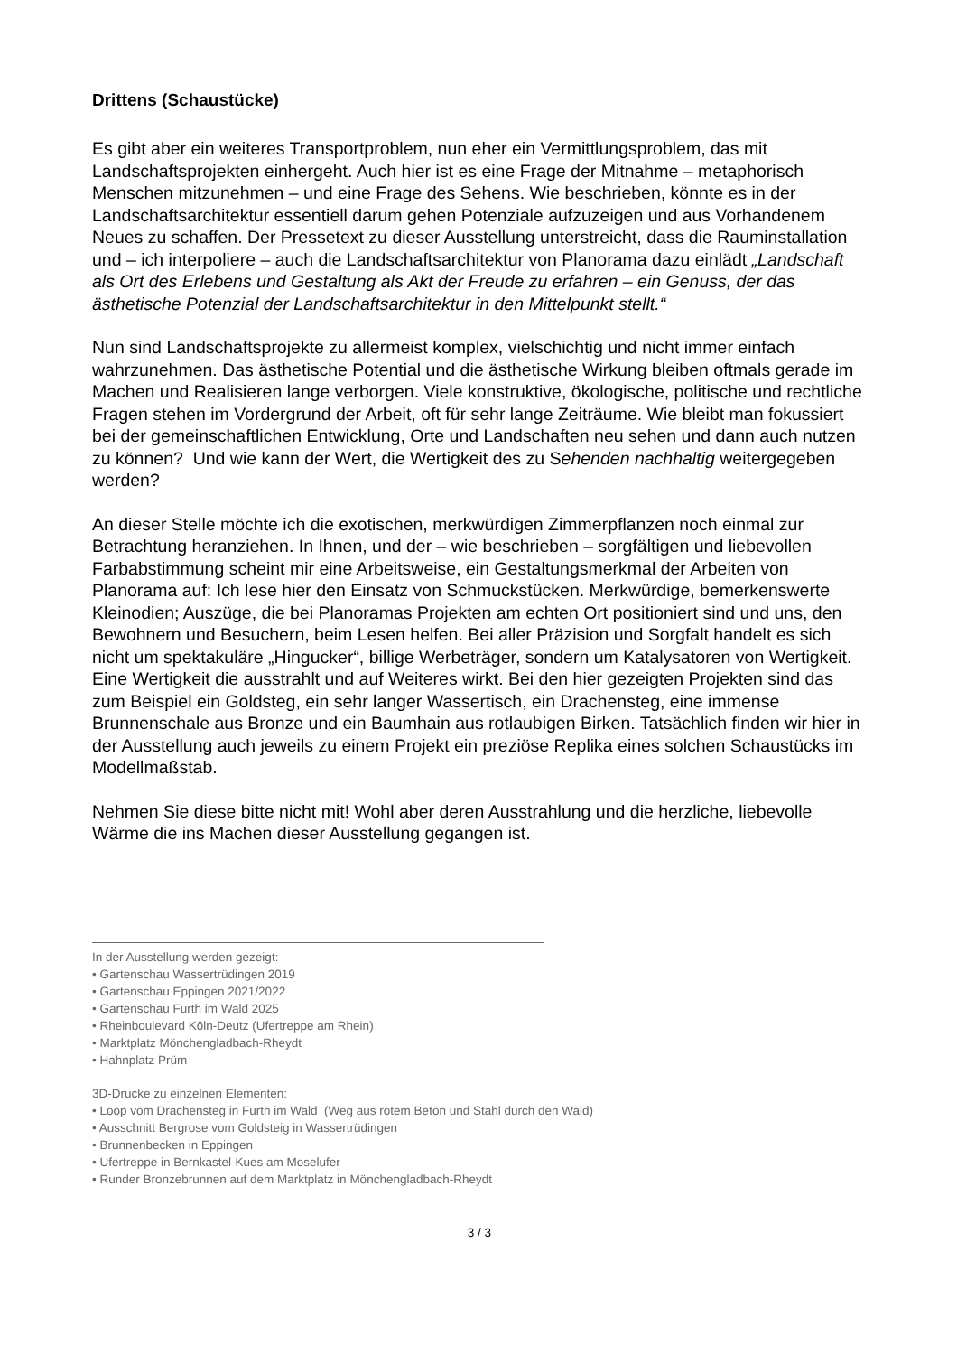Drittens (Schaustücke)
Es gibt aber ein weiteres Transportproblem, nun eher ein Vermittlungsproblem, das mit Landschaftsprojekten einhergeht. Auch hier ist es eine Frage der Mitnahme – metaphorisch Menschen mitzunehmen – und eine Frage des Sehens. Wie beschrieben, könnte es in der Landschaftsarchitektur essentiell darum gehen Potenziale aufzuzeigen und aus Vorhandenem Neues zu schaffen. Der Pressetext zu dieser Ausstellung unterstreicht, dass die Rauminstallation und – ich interpoliere – auch die Landschaftsarchitektur von Planorama dazu einlädt „Landschaft als Ort des Erlebens und Gestaltung als Akt der Freude zu erfahren – ein Genuss, der das ästhetische Potenzial der Landschaftsarchitektur in den Mittelpunkt stellt.“
Nun sind Landschaftsprojekte zu allermeist komplex, vielschichtig und nicht immer einfach wahrzunehmen. Das ästhetische Potential und die ästhetische Wirkung bleiben oftmals gerade im Machen und Realisieren lange verborgen. Viele konstruktive, ökologische, politische und rechtliche Fragen stehen im Vordergrund der Arbeit, oft für sehr lange Zeiträume. Wie bleibt man fokussiert bei der gemeinschaftlichen Entwicklung, Orte und Landschaften neu sehen und dann auch nutzen zu können? Und wie kann der Wert, die Wertigkeit des zu Sehenden nachhaltig weitergegeben werden?
An dieser Stelle möchte ich die exotischen, merkwürdigen Zimmerpflanzen noch einmal zur Betrachtung heranziehen. In Ihnen, und der – wie beschrieben – sorgfältigen und liebevollen Farbabstimmung scheint mir eine Arbeitsweise, ein Gestaltungsmerkmal der Arbeiten von Planorama auf: Ich lese hier den Einsatz von Schmuckstücken. Merkwürdige, bemerkenswerte Kleinodien; Auszüge, die bei Planoramas Projekten am echten Ort positioniert sind und uns, den Bewohnern und Besuchern, beim Lesen helfen. Bei aller Präzision und Sorgfalt handelt es sich nicht um spektakuläre „Hingucker“, billige Werbeträger, sondern um Katalysatoren von Wertigkeit. Eine Wertigkeit die ausstrahlt und auf Weiteres wirkt. Bei den hier gezeigten Projekten sind das zum Beispiel ein Goldsteg, ein sehr langer Wassertisch, ein Drachensteg, eine immense Brunnenschale aus Bronze und ein Baumhain aus rotlaubigen Birken. Tatsächlich finden wir hier in der Ausstellung auch jeweils zu einem Projekt ein preziöse Replika eines solchen Schaustücks im Modellmaßstab.
Nehmen Sie diese bitte nicht mit! Wohl aber deren Ausstrahlung und die herzliche, liebevolle Wärme die ins Machen dieser Ausstellung gegangen ist.
In der Ausstellung werden gezeigt:
• Gartenschau Wassertrüdingen 2019
• Gartenschau Eppingen 2021/2022
• Gartenschau Furth im Wald 2025
• Rheinboulevard Köln-Deutz (Ufertreppe am Rhein)
• Marktplatz Mönchengladbach-Rheydt
• Hahnplatz Prüm
3D-Drucke zu einzelnen Elementen:
• Loop vom Drachensteg in Furth im Wald (Weg aus rotem Beton und Stahl durch den Wald)
• Ausschnitt Bergrose vom Goldsteig in Wassertrüdingen
• Brunnenbecken in Eppingen
• Ufertreppe in Bernkastel-Kues am Moselufer
• Runder Bronzebrunnen auf dem Marktplatz in Mönchengladbach-Rheydt
3 / 3